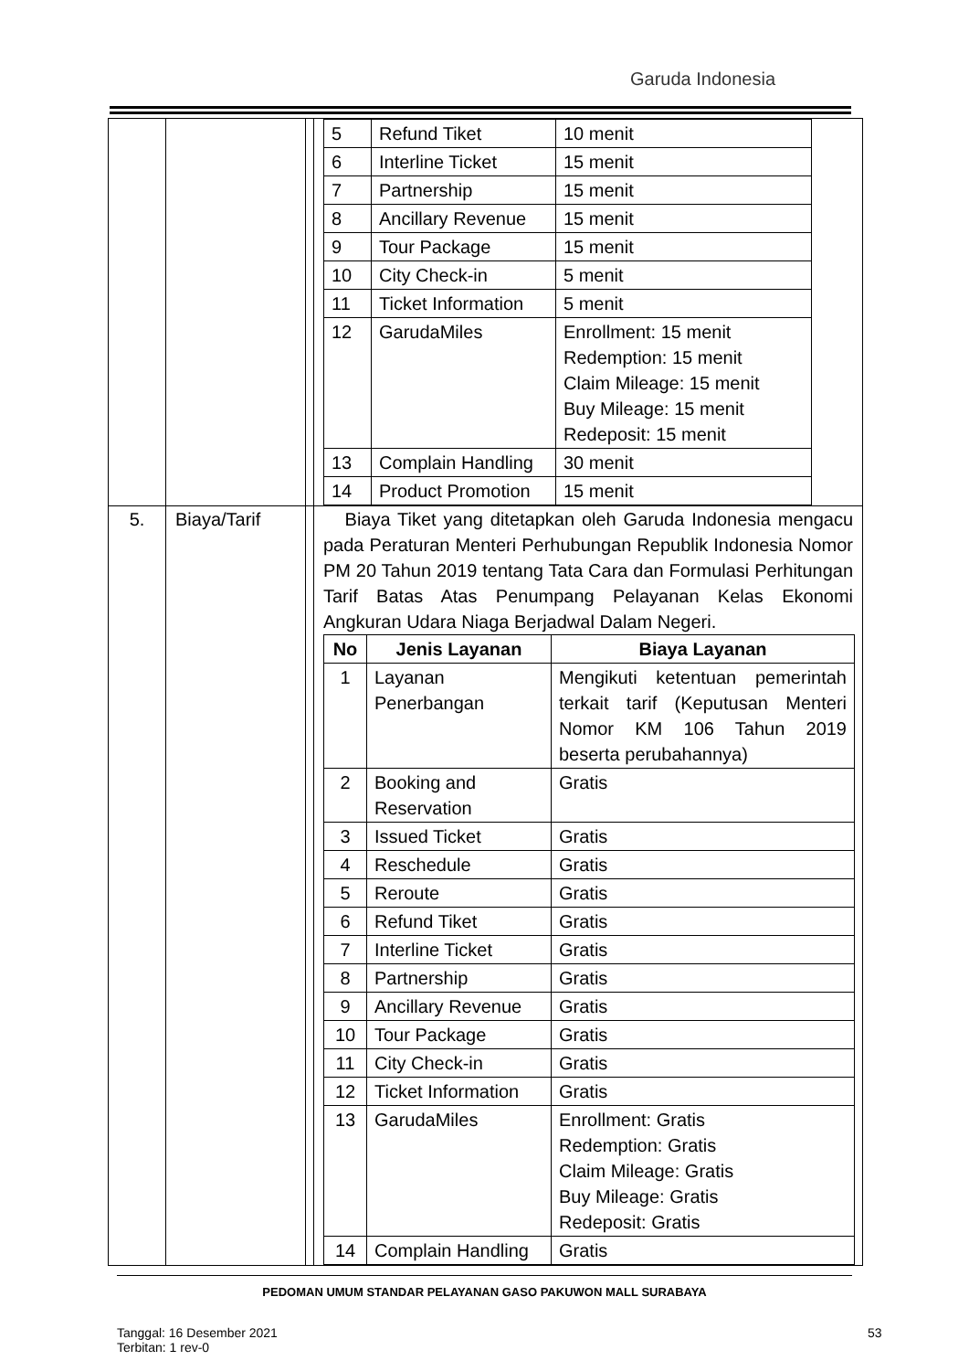Garuda Indonesia
| | | | / 5 / Refund Tiket / 10 menit / / 6 / Interline Ticket / 15 menit / / 7 / Partnership / 15 menit / / 8 / Ancillary Revenue / 15 menit / / 9 / Tour Package / 15 menit / / 10 / City Check-in / 5 menit / / 11 / Ticket Information / 5 menit / / 12 / GarudaMiles / Enrollment: 15 menit Redemption: 15 menit Claim Mileage: 15 menit Buy Mileage: 15 menit Redeposit: 15 menit / / 13 / Complain Handling / 30 menit / / 14 / Product Promotion / 15 menit / |
| 5. | Biaya/Tarif | | Biaya Tiket yang ditetapkan oleh Garuda Indonesia mengacu pada Peraturan Menteri Perhubungan Republik Indonesia Nomor PM 20 Tahun 2019 tentang Tata Cara dan Formulasi Perhitungan Tarif Batas Atas Penumpang Pelayanan Kelas Ekonomi Angkuran Udara Niaga Berjadwal Dalam Negeri. / No / Jenis Layanan / Biaya Layanan / / --- / --- / --- / / 1 / Layanan Penerbangan / Mengikuti ketentuan pemerintah terkait tarif (Keputusan Menteri Nomor KM 106 Tahun 2019 beserta perubahannya) / / 2 / Booking and Reservation / Gratis / / 3 / Issued Ticket / Gratis / / 4 / Reschedule / Gratis / / 5 / Reroute / Gratis / / 6 / Refund Tiket / Gratis / / 7 / Interline Ticket / Gratis / / 8 / Partnership / Gratis / / 9 / Ancillary Revenue / Gratis / / 10 / Tour Package / Gratis / / 11 / City Check-in / Gratis / / 12 / Ticket Information / Gratis / / 13 / GarudaMiles / Enrollment: Gratis Redemption: Gratis Claim Mileage: Gratis Buy Mileage: Gratis Redeposit: Gratis / / 14 / Complain Handling / Gratis / |
PEDOMAN UMUM STANDAR PELAYANAN GASO PAKUWON MALL SURABAYA
Tanggal: 16 Desember 2021
Terbitan: 1 rev-0
53